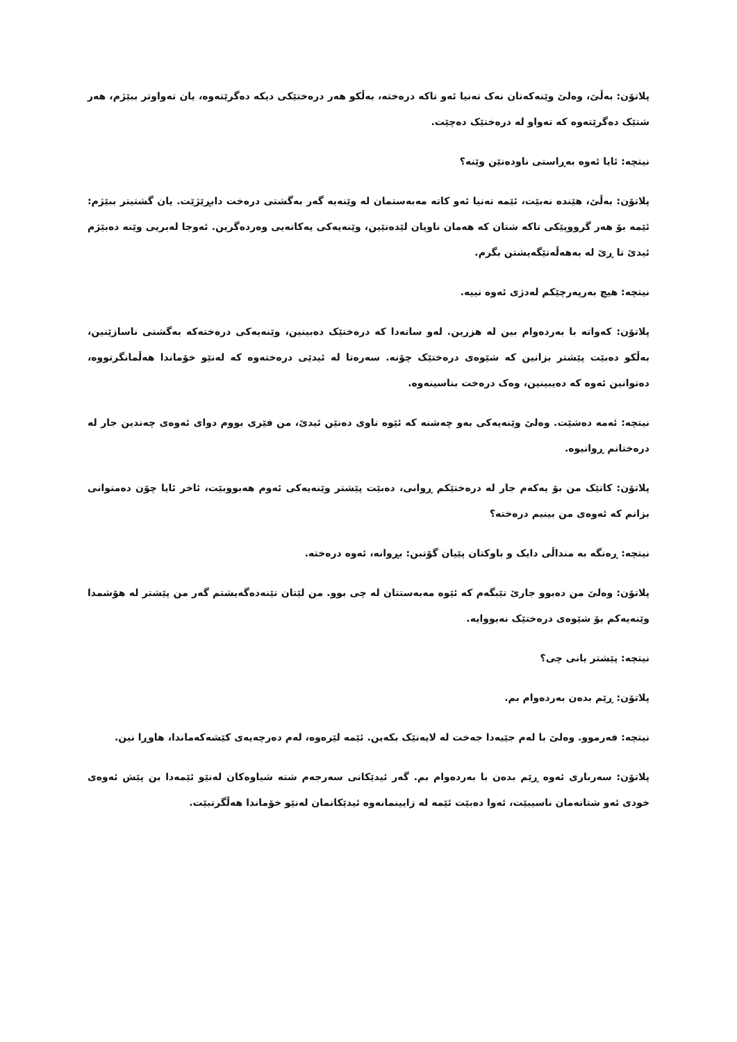پلاتۆن: بەڵێ، وەلێ وێنەکەتان نەک تەنیا ئەو تاکە درەختە، بەڵکو هەر درەختێکی دیکە دەگرێتەوە، یان تەواوتر ببێژم، هەر شتێک دەگرێتەوە کە تەواو لە درەختێک دەچێت.
نیتچە: ئایا ئەوە بەڕاستی ناودەنێن وێنە؟
پلاتۆن: بەڵێ، هێندە نەبێت، ئێمە تەنیا ئەو کاتە مەبەستمان لە وێنەیە گەر بەگشتی درەخت دابڕێژێت. یان گشتیتر ببێژم: ئێمە بۆ هەر گرووپێکی تاکە شتان کە هەمان ناویان لێدەنێین، وێنەیەکی یەکانەیی وەردەگرین. ئەوجا لەبریی وێنە دەبێژم ئیدێ تا ڕێ لە بەهەڵەتێگەیشتن بگرم.
نیتچە: هیچ بەرپەرچێکم لەدژی ئەوە نییە.
پلاتۆن: کەواتە با بەردەوام بین لە هزرین. لەو ساتەدا کە درەختێک دەبینین، وێنەیەکی درەختەکە بەگشتی ناسازێنین، بەڵکو دەبێت پێشتر بزانین کە شێوەی درەختێک چۆنە. سەرەتا لە ئیدێی درەختەوە کە لەنێو خۆماندا هەڵمانگرتووە، دەتوانین ئەوە کە دەیبینین، وەک درەخت بناسینەوە.
نیتچە: ئەمە دەشێت. وەلێ وێنەیەکی بەو چەشنە کە ئێوە ناوی دەنێن ئیدێ، من فێری بووم دوای ئەوەی چەندین جار لە درەختانم ڕوانیوە.
پلاتۆن: کاتێک من بۆ یەکەم جار لە درەختێکم ڕوانی، دەبێت پێشتر وێنەیەکی ئەوم هەبووبێت، ئاخر ئایا چۆن دەمتوانی بزانم کە ئەوەی من بینیم درەختە؟
نیتچە: ڕەنگە بە منداڵی دایک و باوکتان پێیان گۆتبن: بڕوانە، ئەوە درەختە.
پلاتۆن: وەلێ من دەبوو جارێ تێبگەم کە ئێوە مەبەستتان لە چی بوو. من لێتان تێنەدەگەیشتم گەر من پێشتر لە هۆشمدا وێنەیەکم بۆ شێوەی درەختێک نەبووایە.
نیتچە: پێشتر یانی چی؟
پلاتۆن: ڕێم بدەن بەردەوام بم.
نیتچە: فەرموو. وەلێ با لەم جێیەدا جەخت لە لایەنێک بکەین. ئێمە لێرەوە، لەم دەرچەیەی کێشەکەماندا، هاوڕا نین.
پلاتۆن: سەرباری ئەوە ڕێم بدەن با بەردەوام بم. گەر ئیدێکانی سەرجەم شتە شیاوەکان لەنێو ئێمەدا بن پێش ئەوەی خودی ئەو شتانەمان ناسیبێت، ئەوا دەبێت ئێمە لە زایینمانەوە ئیدێکانمان لەنێو خۆماندا هەڵگرتبێت.